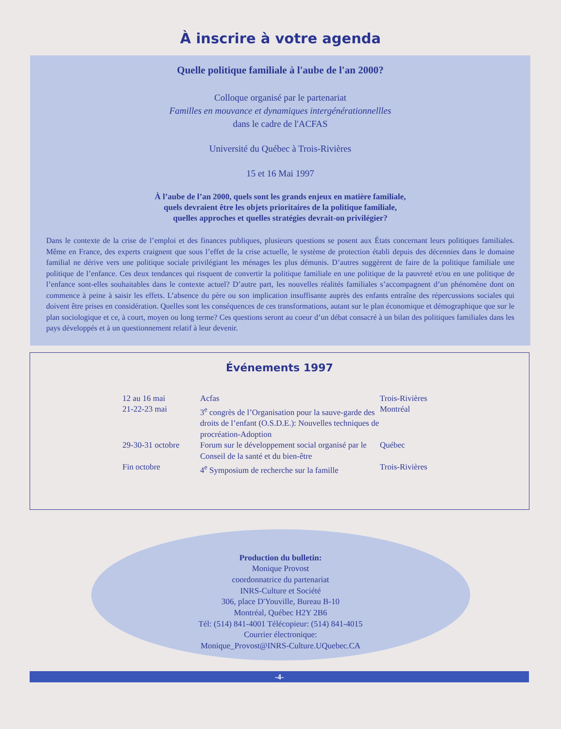À inscrire à votre agenda
Quelle politique familiale à l'aube de l'an 2000?
Colloque organisé par le partenariat
Familles en mouvance et dynamiques intergénérationnellles
dans le cadre de l'ACFAS
Université du Québec à Trois-Rivières
15 et 16 Mai 1997
À l’aube de l’an 2000, quels sont les grands enjeux en matière familiale,
quels devraient être les objets prioritaires de la politique familiale,
quelles approches et quelles stratégies devrait-on privilégier?
Dans le contexte de la crise de l’emploi et des finances publiques, plusieurs questions se posent aux États concernant leurs politiques familiales. Même en France, des experts craignent que sous l’effet de la crise actuelle, le système de protection établi depuis des décennies dans le domaine familial ne dérive vers une politique sociale privilégiant les ménages les plus démunis. D’autres suggèrent de faire de la politique familiale une politique de l’enfance. Ces deux tendances qui risquent de convertir la politique familiale en une politique de la pauvreté et/ou en une politique de l’enfance sont-elles souhaitables dans le contexte actuel? D’autre part, les nouvelles réalités familiales s’accompagnent d’un phénomène dont on commence à peine à saisir les effets. L’absence du père ou son implication insuffisante auprès des enfants entraîne des répercussions sociales qui doivent être prises en considération. Quelles sont les conséquences de ces transformations, autant sur le plan économique et démographique que sur le plan sociologique et ce, à court, moyen ou long terme? Ces questions seront au coeur d’un débat consacré à un bilan des politiques familiales dans les pays développés et à un questionnement relatif à leur devenir.
Événements 1997
| 12 au 16 mai | Acfas | Trois-Rivières |
| 21-22-23 mai | 3<sup>e</sup> congrès de l’Organisation pour la sauve-garde des droits de l’enfant (O.S.D.E.): Nouvelles techniques de procréation-Adoption | Montréal |
| 29-30-31 octobre | Forum sur le développement social organisé par le Conseil de la santé et du bien-être | Québec |
| Fin octobre | 4<sup>e</sup> Symposium de recherche sur la famille | Trois-Rivières |
Production du bulletin:
Monique Provost
coordonnatrice du partenariat
INRS-Culture et Société
306, place D'Youville, Bureau B-10
Montréal, Québec H2Y 2B6
Tél: (514) 841-4001 Télécopieur: (514) 841-4015
Courrier électronique:
Monique_Provost@INRS-Culture.UQuebec.CA
-4-